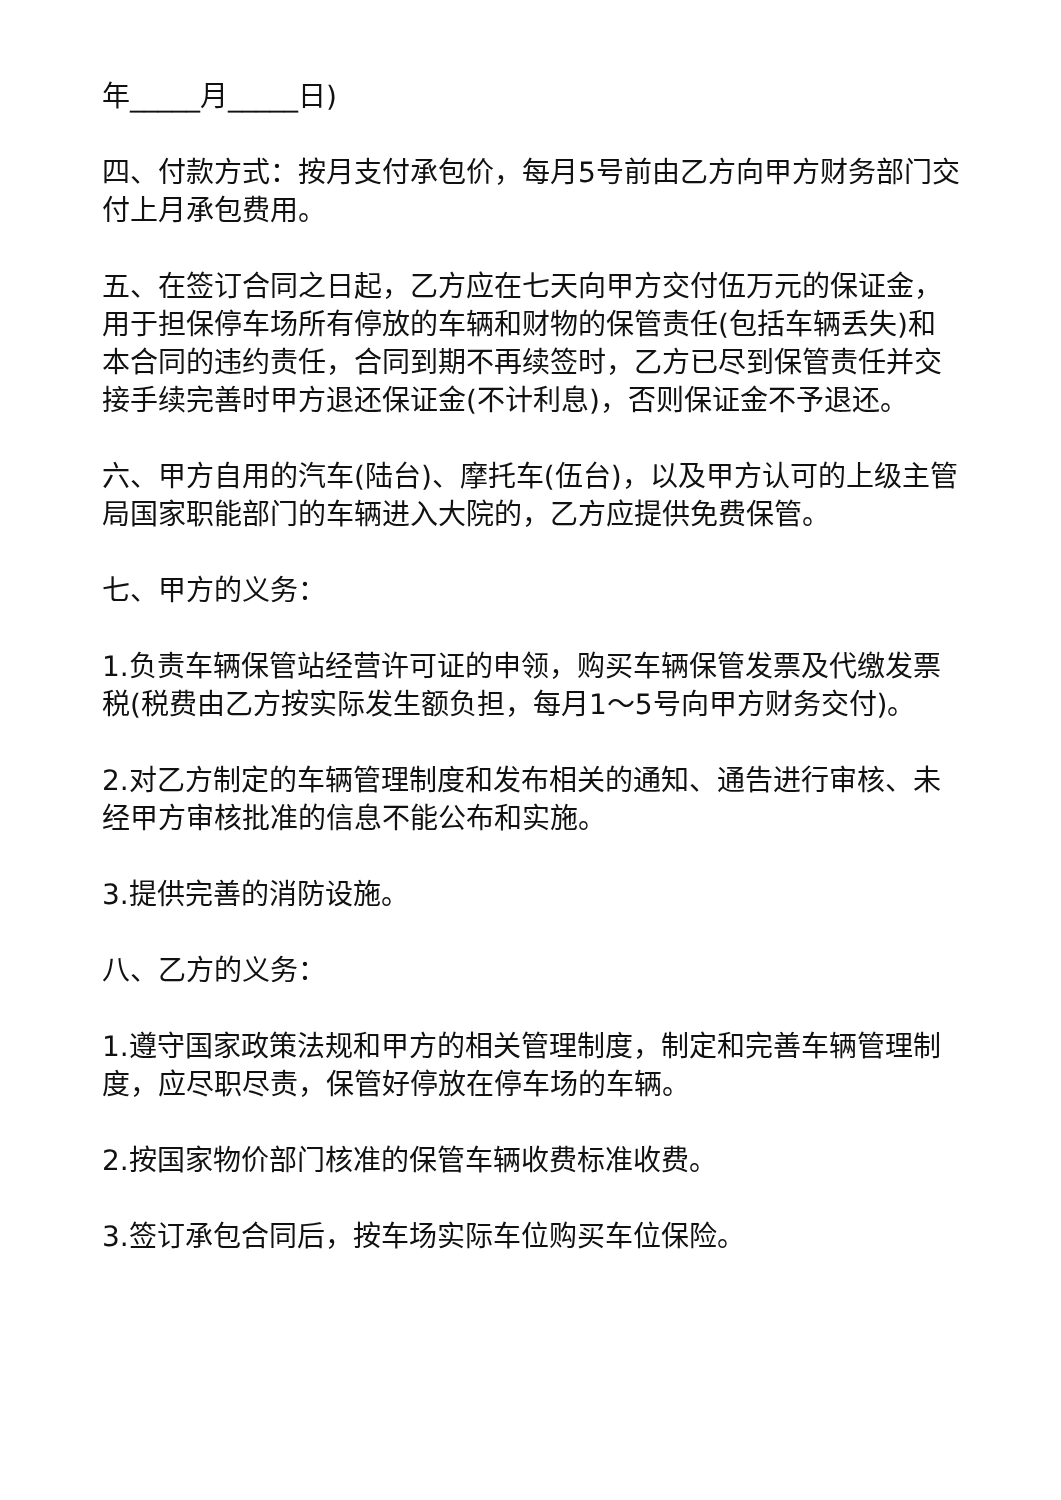年_____月_____日)
四、付款方式：按月支付承包价，每月5号前由乙方向甲方财务部门交付上月承包费用。
五、在签订合同之日起，乙方应在七天向甲方交付伍万元的保证金，用于担保停车场所有停放的车辆和财物的保管责任(包括车辆丢失)和本合同的违约责任，合同到期不再续签时，乙方已尽到保管责任并交接手续完善时甲方退还保证金(不计利息)，否则保证金不予退还。
六、甲方自用的汽车(陆台)、摩托车(伍台)，以及甲方认可的上级主管局国家职能部门的车辆进入大院的，乙方应提供免费保管。
七、甲方的义务：
1.负责车辆保管站经营许可证的申领，购买车辆保管发票及代缴发票税(税费由乙方按实际发生额负担，每月1～5号向甲方财务交付)。
2.对乙方制定的车辆管理制度和发布相关的通知、通告进行审核、未经甲方审核批准的信息不能公布和实施。
3.提供完善的消防设施。
八、乙方的义务：
1.遵守国家政策法规和甲方的相关管理制度，制定和完善车辆管理制度，应尽职尽责，保管好停放在停车场的车辆。
2.按国家物价部门核准的保管车辆收费标准收费。
3.签订承包合同后，按车场实际车位购买车位保险。